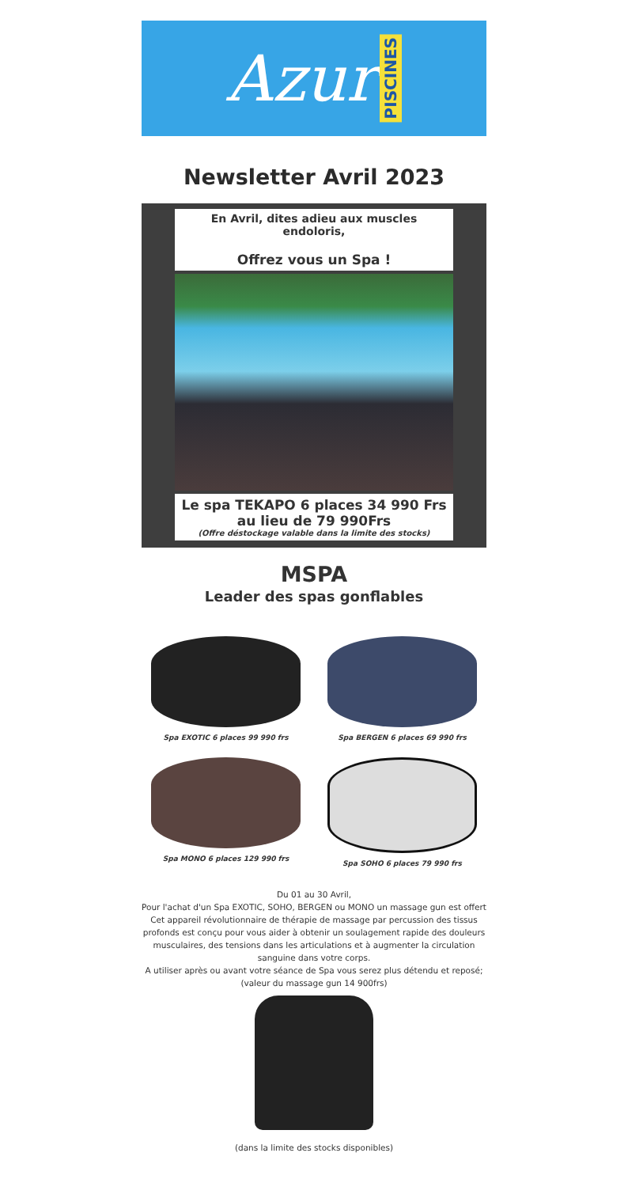Azur PISCINES
Newsletter Avril 2023
En Avril, dites adieu aux muscles endoloris,
Offrez vous un Spa !
Le spa TEKAPO 6 places 34 990 Frs
au lieu de 79 990Frs
(Offre déstockage valable dans la limite des stocks)
MSPA
Leader des spas gonflables
Spa EXOTIC 6 places 99 990 frs
Spa BERGEN 6 places 69 990 frs
Spa MONO 6 places 129 990 frs
Spa SOHO 6 places 79 990 frs
Du 01 au 30 Avril,
Pour l'achat d'un Spa EXOTIC, SOHO, BERGEN ou MONO un massage gun est offert
Cet appareil révolutionnaire de thérapie de massage par percussion des tissus profonds est conçu pour vous aider à obtenir un soulagement rapide des douleurs musculaires, des tensions dans les articulations et à augmenter la circulation sanguine dans votre corps.
A utiliser après ou avant votre séance de Spa vous serez plus détendu et reposé;
(valeur du massage gun 14 900frs)
(dans la limite des stocks disponibles)